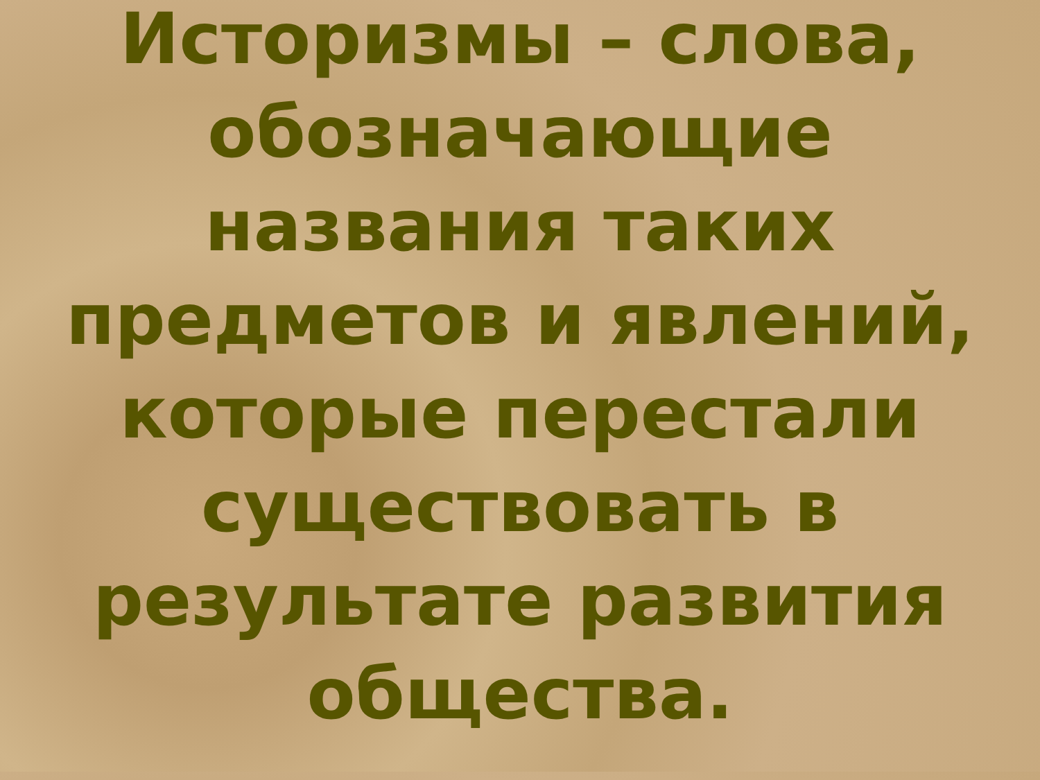Историзмы – слова,
обозначающие
названия таких
предметов и явлений,
которые перестали
существовать в
результате развития
общества.